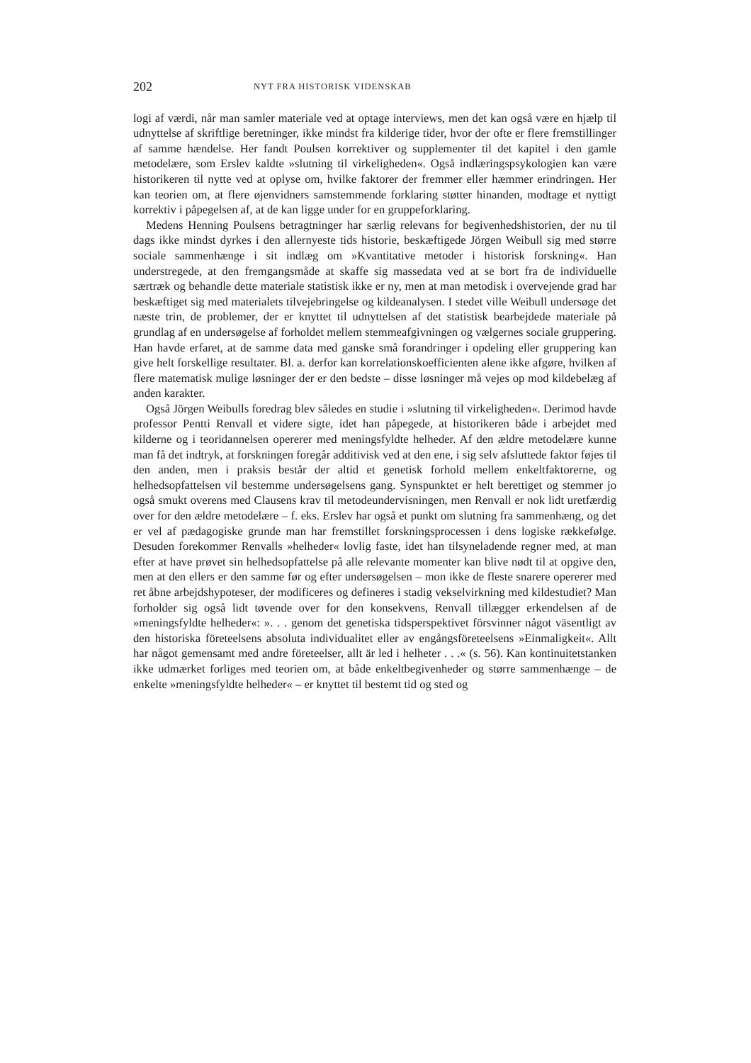202 NYT FRA HISTORISK VIDENSKAB
logi af værdi, når man samler materiale ved at optage interviews, men det kan også være en hjælp til udnyttelse af skriftlige beretninger, ikke mindst fra kilderige tider, hvor der ofte er flere fremstillinger af samme hændelse. Her fandt Poulsen korrektiver og supplementer til det kapitel i den gamle metodelære, som Erslev kaldte »slutning til virkeligheden«. Også indlæringspsykologien kan være historikeren til nytte ved at oplyse om, hvilke faktorer der fremmer eller hæmmer erindringen. Her kan teorien om, at flere øjenvidners samstemmende forklaring støtter hinanden, modtage et nyttigt korrektiv i påpegelsen af, at de kan ligge under for en gruppeforklaring.
Medens Henning Poulsens betragtninger har særlig relevans for begivenhedshistorien, der nu til dags ikke mindst dyrkes i den allernyeste tids historie, beskæftigede Jörgen Weibull sig med større sociale sammenhænge i sit indlæg om »Kvantitative metoder i historisk forskning«. Han understregede, at den fremgangsmåde at skaffe sig massedata ved at se bort fra de individuelle særtræk og behandle dette materiale statistisk ikke er ny, men at man metodisk i overvejende grad har beskæftiget sig med materialets tilvejebringelse og kildeanalysen. I stedet ville Weibull undersøge det næste trin, de problemer, der er knyttet til udnyttelsen af det statistisk bearbejdede materiale på grundlag af en undersøgelse af forholdet mellem stemmeafgivningen og vælgernes sociale gruppering. Han havde erfaret, at de samme data med ganske små forandringer i opdeling eller gruppering kan give helt forskellige resultater. Bl. a. derfor kan korrelationskoefficienten alene ikke afgøre, hvilken af flere matematisk mulige løsninger der er den bedste – disse løsninger må vejes op mod kildebelæg af anden karakter.
Også Jörgen Weibulls foredrag blev således en studie i »slutning til virkeligheden«. Derimod havde professor Pentti Renvall et videre sigte, idet han påpegede, at historikeren både i arbejdet med kilderne og i teoridannelsen opererer med meningsfyldte helheder. Af den ældre metodelære kunne man få det indtryk, at forskningen foregår additivisk ved at den ene, i sig selv afsluttede faktor føjes til den anden, men i praksis består der altid et genetisk forhold mellem enkeltfaktorerne, og helhedsopfattelsen vil bestemme undersøgelsens gang. Synspunktet er helt berettiget og stemmer jo også smukt overens med Clausens krav til metodeundervisningen, men Renvall er nok lidt uretfærdig over for den ældre metodelære – f. eks. Erslev har også et punkt om slutning fra sammenhæng, og det er vel af pædagogiske grunde man har fremstillet forskningsprocessen i dens logiske rækkefølge. Desuden forekommer Renvalls »helheder« lovlig faste, idet han tilsyneladende regner med, at man efter at have prøvet sin helhedsopfattelse på alle relevante momenter kan blive nødt til at opgive den, men at den ellers er den samme før og efter undersøgelsen – mon ikke de fleste snarere opererer med ret åbne arbejdshypoteser, der modificeres og defineres i stadig vekselvirkning med kildestudiet? Man forholder sig også lidt tøvende over for den konsekvens, Renvall tillægger erkendelsen af de »meningsfyldte helheder«: ». . . genom det genetiska tidsperspektivet försvinner något väsentligt av den historiska företeelsens absoluta individualitet eller av engångsföreteelsens »Einmaligkeit«. Allt har något gemensamt med andre företeelser, allt är led i helheter . . .« (s. 56). Kan kontinuitetstanken ikke udmærket forliges med teorien om, at både enkeltbegivenheder og større sammenhænge – de enkelte »meningsfyldte helheder« – er knyttet til bestemt tid og sted og